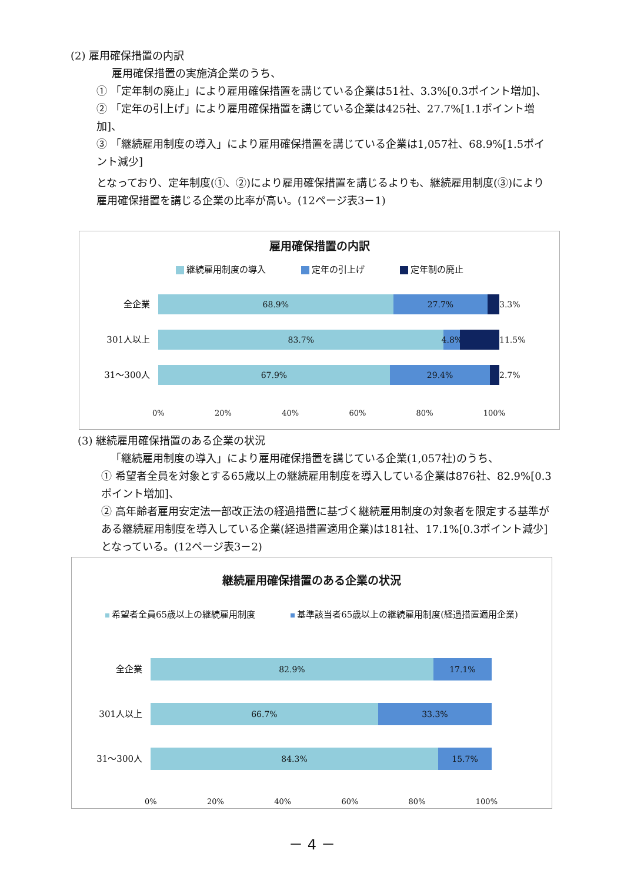(2) 雇用確保措置の内訳
雇用確保措置の実施済企業のうち、
① 「定年制の廃止」により雇用確保措置を講じている企業は51社、3.3%[0.3ポイント増加]、
② 「定年の引上げ」により雇用確保措置を講じている企業は425社、27.7%[1.1ポイント増加]、
③ 「継続雇用制度の導入」により雇用確保措置を講じている企業は1,057社、68.9%[1.5ポイント減少]
となっており、定年制度(①、②)により雇用確保措置を講じるよりも、継続雇用制度(③)により雇用確保措置を講じる企業の比率が高い。(12ページ表3－1)
雇用確保措置の内訳
継続雇用制度の導入 定年の引上げ 定年制の廃止
全企業
68.9% 27.7%
3.3%
301人以上
83.7% 4.8%
11.5%
31～300人
67.9% 29.4%
2.7%
0% 20% 40% 60% 80% 100%
(3) 継続雇用確保措置のある企業の状況
「継続雇用制度の導入」により雇用確保措置を講じている企業(1,057社)のうち、
① 希望者全員を対象とする65歳以上の継続雇用制度を導入している企業は876社、82.9%[0.3ポイント増加]、
② 高年齢者雇用安定法一部改正法の経過措置に基づく継続雇用制度の対象者を限定する基準がある継続雇用制度を導入している企業(経過措置適用企業)は181社、17.1%[0.3ポイント減少]となっている。(12ページ表3－2)
継続雇用確保措置のある企業の状況
希望者全員65歳以上の継続雇用制度 基準該当者65歳以上の継続雇用制度(経過措置適用企業)
全企業
82.9% 17.1%
301人以上
66.7% 33.3%
31～300人
84.3% 15.7%
0% 20% 40% 60% 80% 100%
－ 4 －